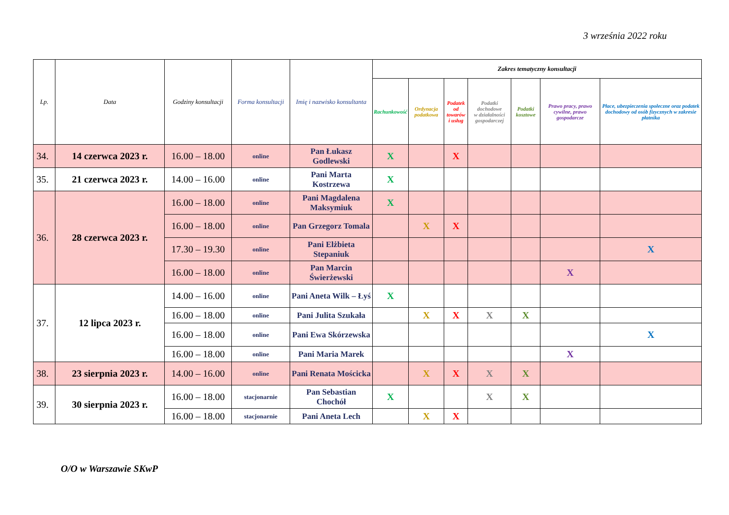3 września 2022 roku
| Lp. | Data | Godziny konsultacji | Forma konsultacji | Imię i nazwisko konsultanta | Zakres tematyczny konsultacji | | | | | | |
| --- | --- | --- | --- | --- | --- | --- | --- | --- | --- | --- | --- |
| | | | | | Rachunkowość | Ordynacja podatkowa | Podatek od towarów i usług | Podatki dochodowe w działalności gospodarczej | Podatki kosztowe | Prawo pracy, prawo cywilne, prawo gospodarcze | Płace, ubezpieczenia społeczne oraz podatek dochodowy od osób fizycznych w zakresie płatnika |
| 34. | 14 czerwca 2023 r. | 16.00 – 18.00 | online | Pan Łukasz Godlewski | X | | X | | | | |
| 35. | 21 czerwca 2023 r. | 14.00 – 16.00 | online | Pani Marta Kostrzewa | X | | | | | | |
| 36. | 28 czerwca 2023 r. | 16.00 – 18.00 | online | Pani Magdalena Maksymiuk | X | | | | | | |
| | | 16.00 – 18.00 | online | Pan Grzegorz Tomala | | X | X | | | | |
| | | 17.30 – 19.30 | online | Pani Elżbieta Stepaniuk | | | | | | | X |
| | | 16.00 – 18.00 | online | Pan Marcin Świerżewski | | | | | | X | |
| 37. | 12 lipca 2023 r. | 14.00 – 16.00 | online | Pani Aneta Wilk – Łyś | X | | | | | | |
| | | 16.00 – 18.00 | online | Pani Julita Szukała | | X | X | X | X | | |
| | | 16.00 – 18.00 | online | Pani Ewa Skórzewska | | | | | | | X |
| | | 16.00 – 18.00 | online | Pani Maria Marek | | | | | | X | |
| 38. | 23 sierpnia 2023 r. | 14.00 – 16.00 | online | Pani Renata Mościcka | | X | X | X | X | | |
| 39. | 30 sierpnia 2023 r. | 16.00 – 18.00 | stacjonarnie | Pan Sebastian Chochół | X | | | X | X | | |
| | | 16.00 – 18.00 | stacjonarnie | Pani Aneta Lech | | X | X | | | | |
O/O w Warszawie SKwP